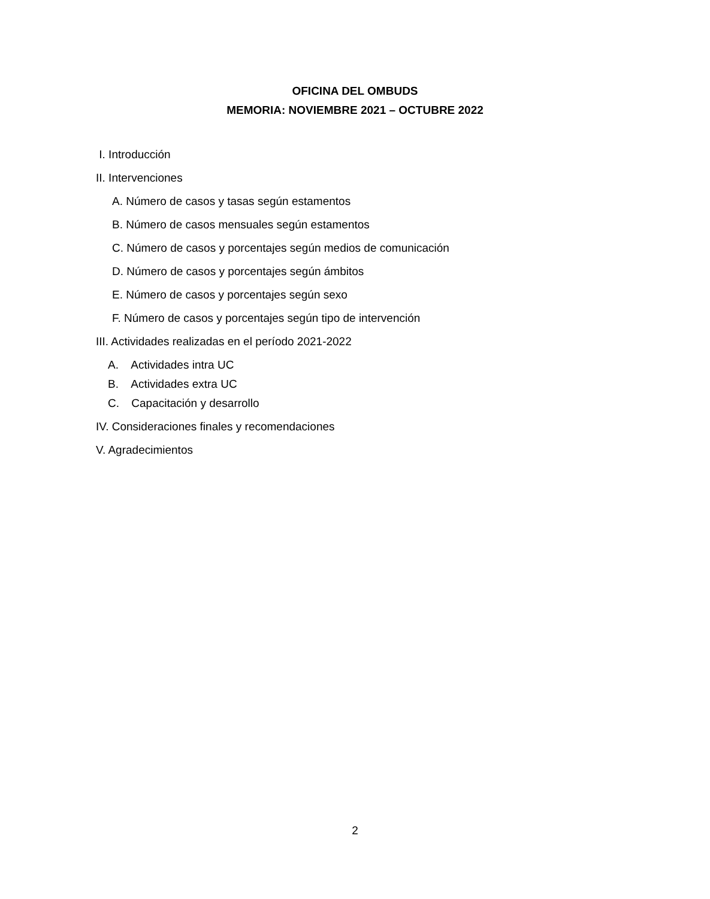OFICINA DEL OMBUDS
MEMORIA: NOVIEMBRE 2021 – OCTUBRE 2022
I. Introducción
II. Intervenciones
A. Número de casos y tasas según estamentos
B. Número de casos mensuales según estamentos
C. Número de casos y porcentajes según medios de comunicación
D. Número de casos y porcentajes según ámbitos
E. Número de casos y porcentajes según sexo
F. Número de casos y porcentajes según tipo de intervención
III. Actividades realizadas en el período 2021-2022
A. Actividades intra UC
B. Actividades extra UC
C. Capacitación y desarrollo
IV. Consideraciones finales y recomendaciones
V. Agradecimientos
2